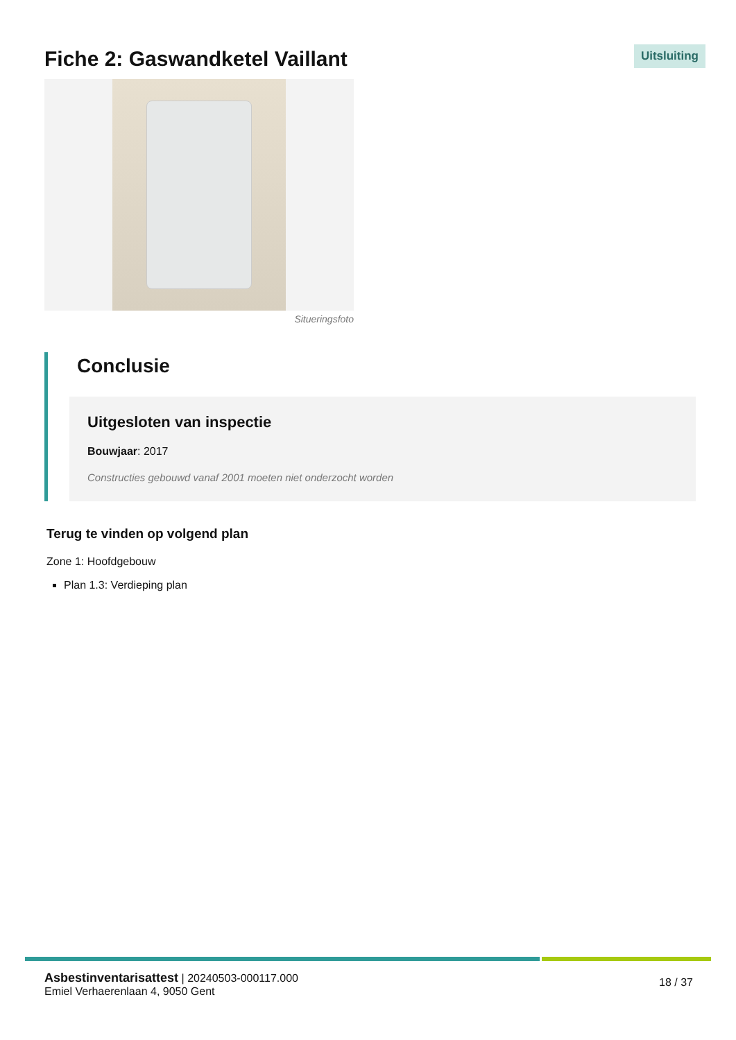Fiche 2: Gaswandketel Vaillant
Uitsluiting
Situeringsfoto
Conclusie
Uitgesloten van inspectie
Bouwjaar: 2017
Constructies gebouwd vanaf 2001 moeten niet onderzocht worden
Terug te vinden op volgend plan
Zone 1: Hoofdgebouw
Plan 1.3: Verdieping plan
Asbestinventarisattest | 20240503-000117.000
Emiel Verhaerenlaan 4, 9050 Gent
18 / 37